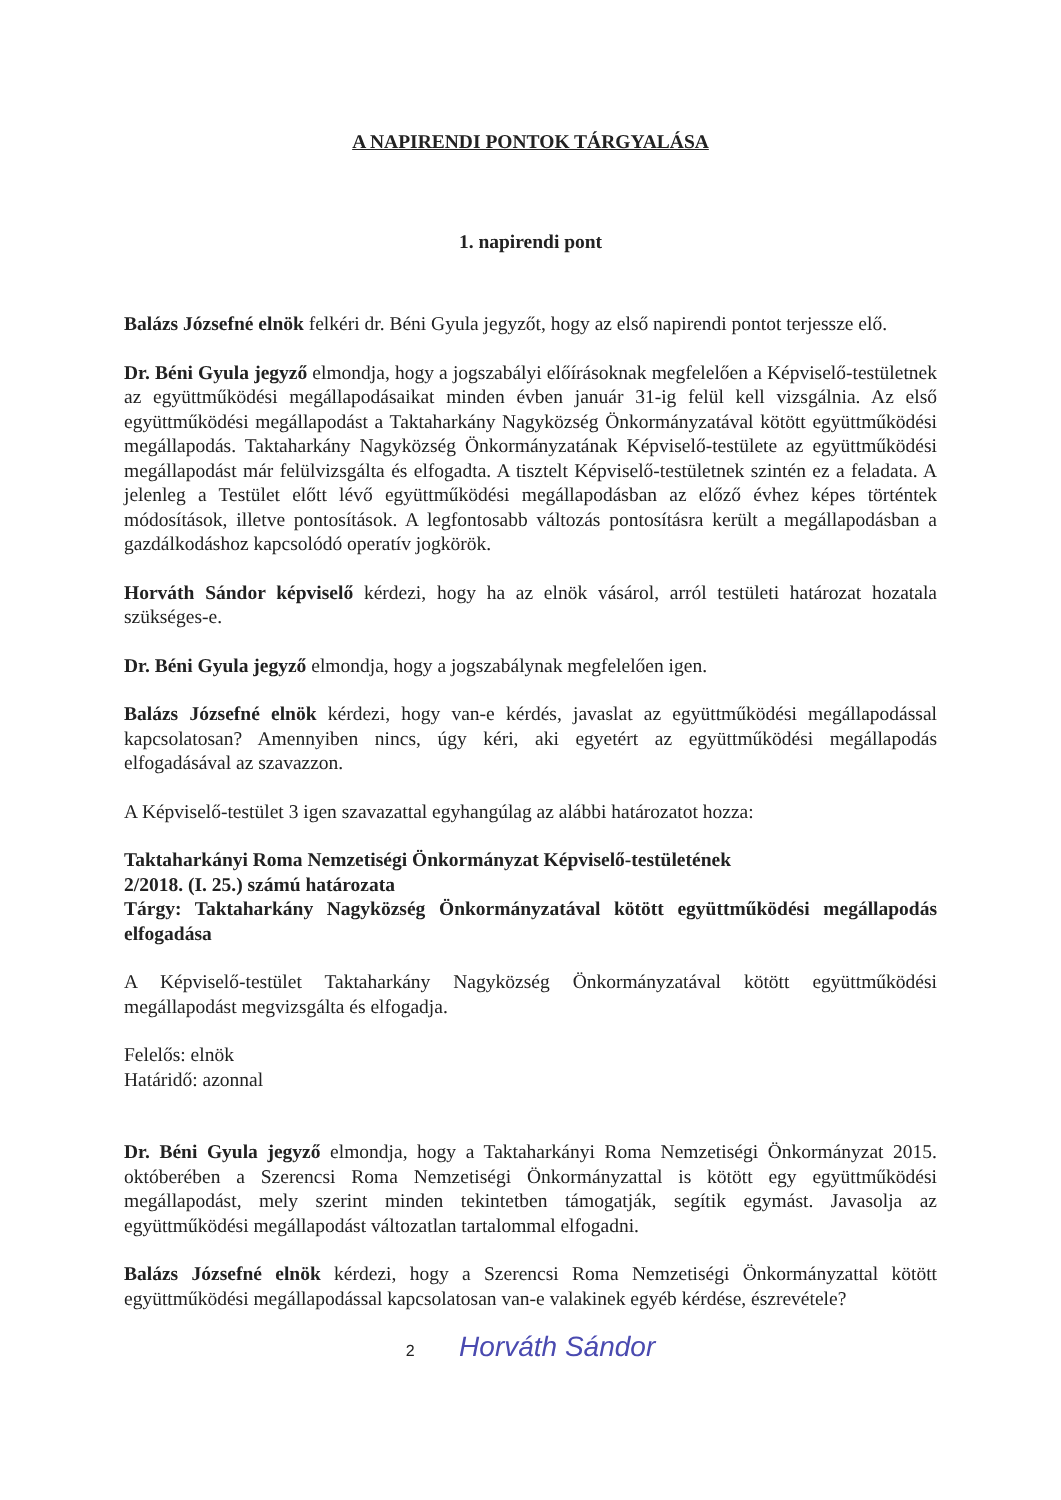A NAPIRENDI PONTOK TÁRGYALÁSA
1. napirendi pont
Balázs Józsefné elnök felkéri dr. Béni Gyula jegyzőt, hogy az első napirendi pontot terjessze elő.
Dr. Béni Gyula jegyző elmondja, hogy a jogszabályi előírásoknak megfelelően a Képviselő-testületnek az együttműködési megállapodásaikat minden évben január 31-ig felül kell vizsgálnia. Az első együttműködési megállapodást a Taktaharkány Nagyközség Önkormányzatával kötött együttműködési megállapodás. Taktaharkány Nagyközség Önkormányzatának Képviselő-testülete az együttműködési megállapodást már felülvizsgálta és elfogadta. A tisztelt Képviselő-testületnek szintén ez a feladata. A jelenleg a Testület előtt lévő együttműködési megállapodásban az előző évhez képes történtek módosítások, illetve pontosítások. A legfontosabb változás pontosításra került a megállapodásban a gazdálkodáshoz kapcsolódó operatív jogkörök.
Horváth Sándor képviselő kérdezi, hogy ha az elnök vásárol, arról testületi határozat hozatala szükséges-e.
Dr. Béni Gyula jegyző elmondja, hogy a jogszabálynak megfelelően igen.
Balázs Józsefné elnök kérdezi, hogy van-e kérdés, javaslat az együttműködési megállapodással kapcsolatosan? Amennyiben nincs, úgy kéri, aki egyetért az együttműködési megállapodás elfogadásával az szavazzon.
A Képviselő-testület 3 igen szavazattal egyhangúlag az alábbi határozatot hozza:
Taktaharkányi Roma Nemzetiségi Önkormányzat Képviselő-testületének
2/2018. (I. 25.) számú határozata
Tárgy: Taktaharkány Nagyközség Önkormányzatával kötött együttműködési megállapodás elfogadása
A Képviselő-testület Taktaharkány Nagyközség Önkormányzatával kötött együttműködési megállapodást megvizsgálta és elfogadja.
Felelős: elnök
Határidő: azonnal
Dr. Béni Gyula jegyző elmondja, hogy a Taktaharkányi Roma Nemzetiségi Önkormányzat 2015. októberében a Szerencsi Roma Nemzetiségi Önkormányzattal is kötött egy együttműködési megállapodást, mely szerint minden tekintetben támogatják, segítik egymást. Javasolja az együttműködési megállapodást változatlan tartalommal elfogadni.
Balázs Józsefné elnök kérdezi, hogy a Szerencsi Roma Nemzetiségi Önkormányzattal kötött együttműködési megállapodással kapcsolatosan van-e valakinek egyéb kérdése, észrevétele?
2 Horváth Sándor